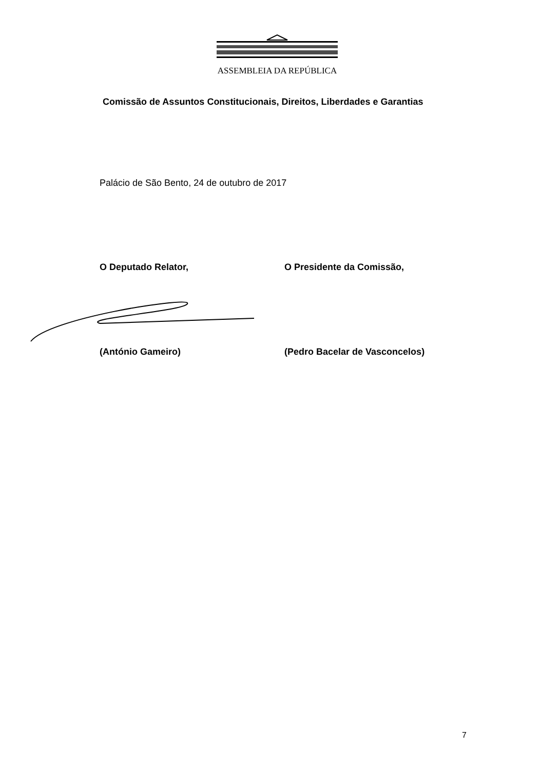ASSEMBLEIA DA REPÚBLICA
Comissão de Assuntos Constitucionais, Direitos, Liberdades e Garantias
Palácio de São Bento, 24 de outubro de 2017
O Deputado Relator, O Presidente da Comissão,
(António Gameiro) (Pedro Bacelar de Vasconcelos)
7